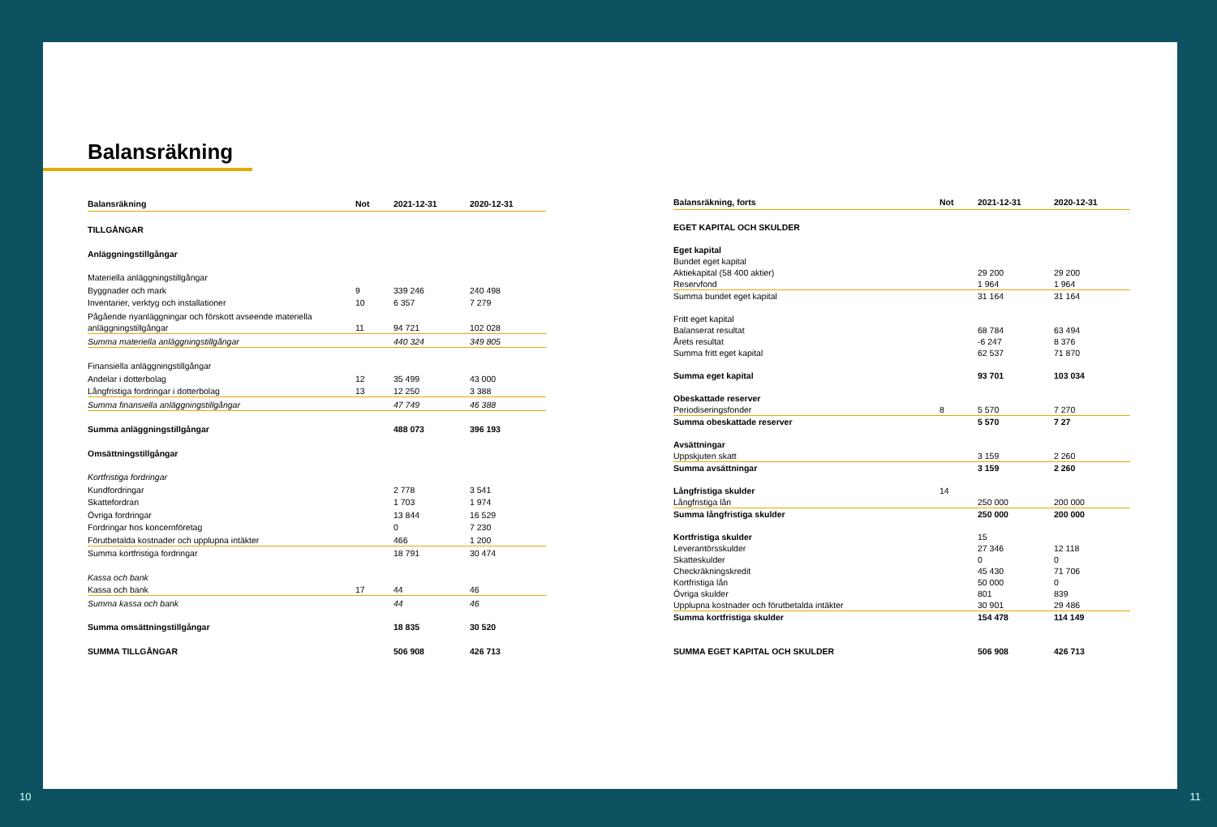Balansräkning
| Balansräkning | Not | 2021-12-31 | 2020-12-31 |
| --- | --- | --- | --- |
| TILLGÅNGAR | | | |
| Anläggningstillgångar | | | |
| Materiella anläggningstillgångar | | | |
| Byggnader och mark | 9 | 339 246 | 240 498 |
| Inventarier, verktyg och installationer | 10 | 6 357 | 7 279 |
| Pågående nyanläggningar och förskott avseende materiella anläggningstillgångar | 11 | 94 721 | 102 028 |
| Summa materiella anläggningstillgångar | | 440 324 | 349 805 |
| Finansiella anläggningstillgångar | | | |
| Andelar i dotterbolag | 12 | 35 499 | 43 000 |
| Långfristiga fordringar i dotterbolag | 13 | 12 250 | 3 388 |
| Summa finansiella anläggningstillgångar | | 47 749 | 46 388 |
| Summa anläggningstillgångar | | 488 073 | 396 193 |
| Omsättningstillgångar | | | |
| Kortfristiga fordringar | | | |
| Kundfordringar | | 2 778 | 3 541 |
| Skattefordran | | 1 703 | 1 974 |
| Övriga fordringar | | 13 844 | 16 529 |
| Fordringar hos koncernföretag | | 0 | 7 230 |
| Förutbetalda kostnader och upplupna intäkter | | 466 | 1 200 |
| Summa kortfristiga fordringar | | 18 791 | 30 474 |
| Kassa och bank | | | |
| Kassa och bank | 17 | 44 | 46 |
| Summa kassa och bank | | 44 | 46 |
| Summa omsättningstillgångar | | 18 835 | 30 520 |
| SUMMA TILLGÅNGAR | | 506 908 | 426 713 |
| Balansräkning, forts | Not | 2021-12-31 | 2020-12-31 |
| --- | --- | --- | --- |
| EGET KAPITAL OCH SKULDER | | | |
| Eget kapital | | | |
| Bundet eget kapital | | | |
| Aktiekapital (58 400 aktier) | | 29 200 | 29 200 |
| Reservfond | | 1 964 | 1 964 |
| Summa bundet eget kapital | | 31 164 | 31 164 |
| Fritt eget kapital | | | |
| Balanserat resultat | | 68 784 | 63 494 |
| Årets resultat | | -6 247 | 8 376 |
| Summa fritt eget kapital | | 62 537 | 71 870 |
| Summa eget kapital | | 93 701 | 103 034 |
| Obeskattade reserver | | | |
| Periodiseringsfonder | 8 | 5 570 | 7 270 |
| Summa obeskattade reserver | | 5 570 | 7 27 |
| Avsättningar | | | |
| Uppskjuten skatt | | 3 159 | 2 260 |
| Summa avsättningar | | 3 159 | 2 260 |
| Långfristiga skulder | 14 | | |
| Långfristiga lån | | 250 000 | 200 000 |
| Summa långfristiga skulder | | 250 000 | 200 000 |
| Kortfristiga skulder | | 15 | |
| Leverantörsskulder | | 27 346 | 12 118 |
| Skatteskulder | | 0 | 0 |
| Checkräkningskredit | | 45 430 | 71 706 |
| Kortfristiga lån | | 50 000 | 0 |
| Övriga skulder | | 801 | 839 |
| Upplupna kostnader och förutbetalda intäkter | | 30 901 | 29 486 |
| Summa kortfristiga skulder | | 154 478 | 114 149 |
| SUMMA EGET KAPITAL OCH SKULDER | | 506 908 | 426 713 |
10 11